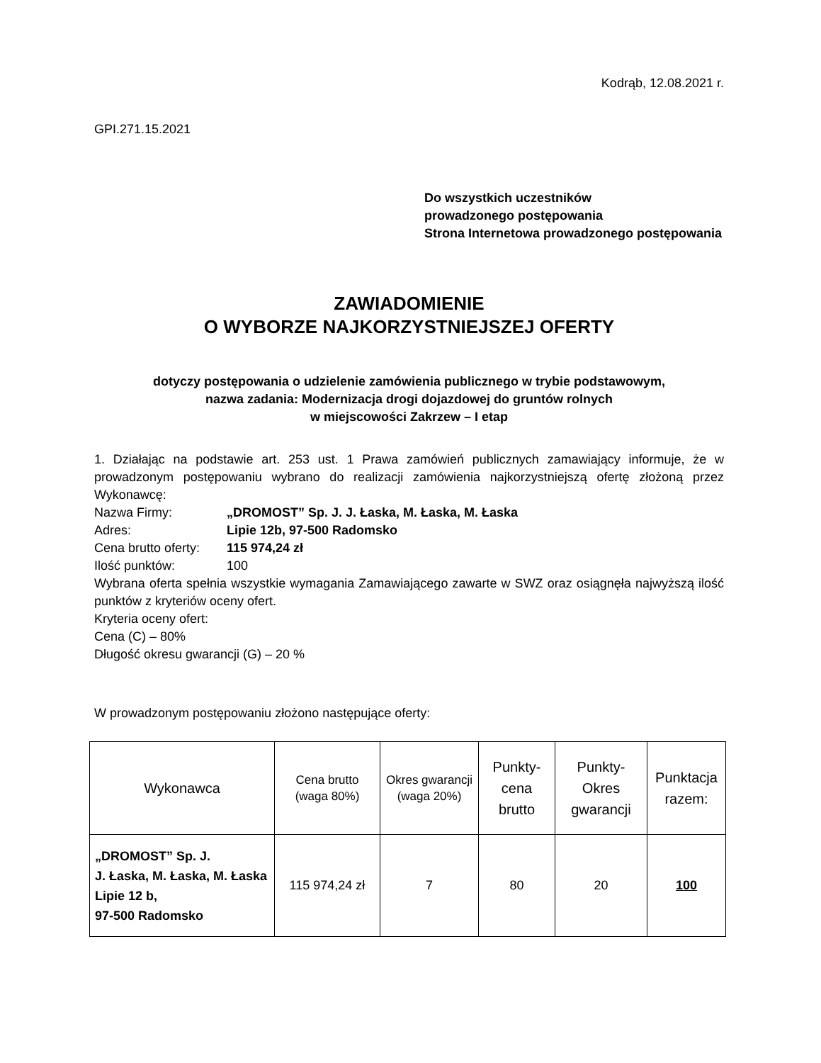Kodrąb, 12.08.2021 r.
GPI.271.15.2021
Do wszystkich uczestników
prowadzonego postępowania
Strona Internetowa prowadzonego postępowania
ZAWIADOMIENIE
O WYBORZE NAJKORZYSTNIEJSZEJ OFERTY
dotyczy postępowania o udzielenie zamówienia publicznego w trybie podstawowym,
nazwa zadania: Modernizacja drogi dojazdowej do gruntów rolnych
w miejscowości Zakrzew – I etap
1. Działając na podstawie art. 253 ust. 1 Prawa zamówień publicznych zamawiający informuje, że w prowadzonym postępowaniu wybrano do realizacji zamówienia najkorzystniejszą ofertę złożoną przez Wykonawcę:
Nazwa Firmy: „DROMOST” Sp. J. J. Łaska, M. Łaska, M. Łaska
Adres: Lipie 12b, 97-500 Radomsko
Cena brutto oferty: 115 974,24 zł
Ilość punktów: 100
Wybrana oferta spełnia wszystkie wymagania Zamawiającego zawarte w SWZ oraz osiągnęła najwyższą ilość punktów z kryteriów oceny ofert.
Kryteria oceny ofert:
Cena (C) – 80%
Długość okresu gwarancji (G) – 20 %
W prowadzonym postępowaniu złożono następujące oferty:
| Wykonawca | Cena brutto (waga 80%) | Okres gwarancji (waga 20%) | Punkty- cena brutto | Punkty- Okres gwarancji | Punktacja razem: |
| --- | --- | --- | --- | --- | --- |
| „DROMOST” Sp. J. J. Łaska, M. Łaska, M. Łaska Lipie 12 b, 97-500 Radomsko | 115 974,24 zł | 7 | 80 | 20 | 100 |